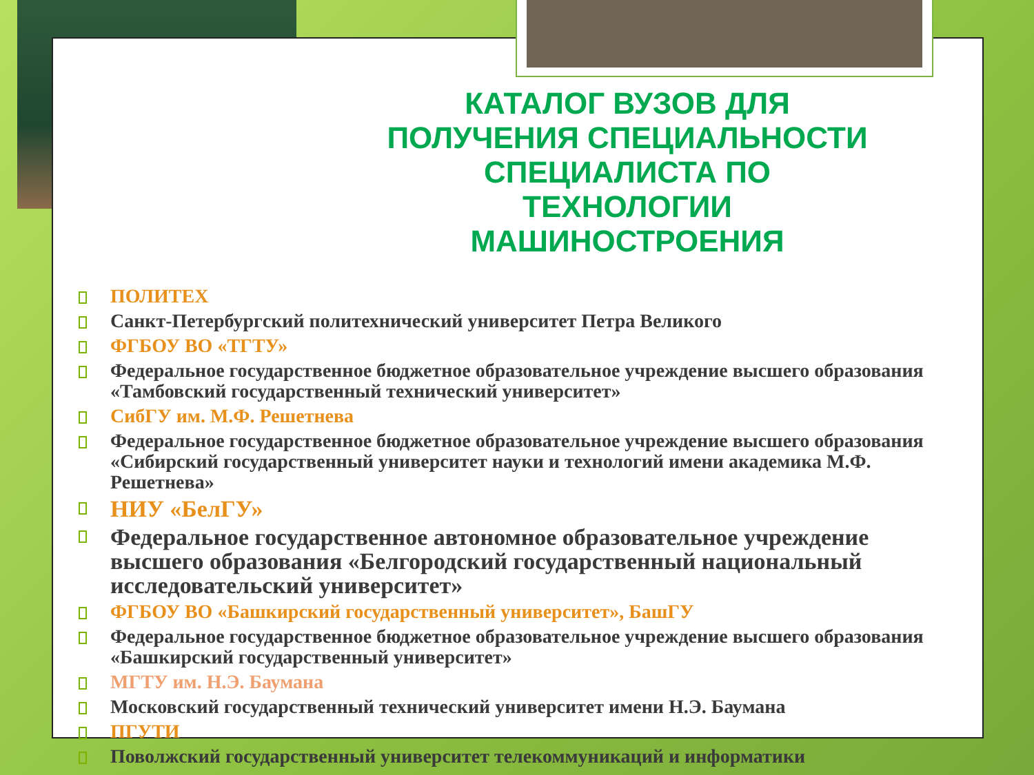КАТАЛОГ ВУЗОВ ДЛЯ ПОЛУЧЕНИЯ СПЕЦИАЛЬНОСТИ СПЕЦИАЛИСТА ПО ТЕХНОЛОГИИ МАШИНОСТРОЕНИЯ
ПОЛИТЕХ
Санкт-Петербургский политехнический университет Петра Великого
ФГБОУ ВО «ТГТУ»
Федеральное государственное бюджетное образовательное учреждение высшего образования «Тамбовский государственный технический университет»
СибГУ им. М.Ф. Решетнева
Федеральное государственное бюджетное образовательное учреждение высшего образования «Сибирский государственный университет науки и технологий имени академика М.Ф. Решетнева»
НИУ «БелГУ»
Федеральное государственное автономное образовательное учреждение высшего образования «Белгородский государственный национальный исследовательский университет»
ФГБОУ ВО «Башкирский государственный университет», БашГУ
Федеральное государственное бюджетное образовательное учреждение высшего образования «Башкирский государственный университет»
МГТУ им. Н.Э. Баумана
Московский государственный технический университет имени Н.Э. Баумана
ПГУТИ
Поволжский государственный университет телекоммуникаций и информатики